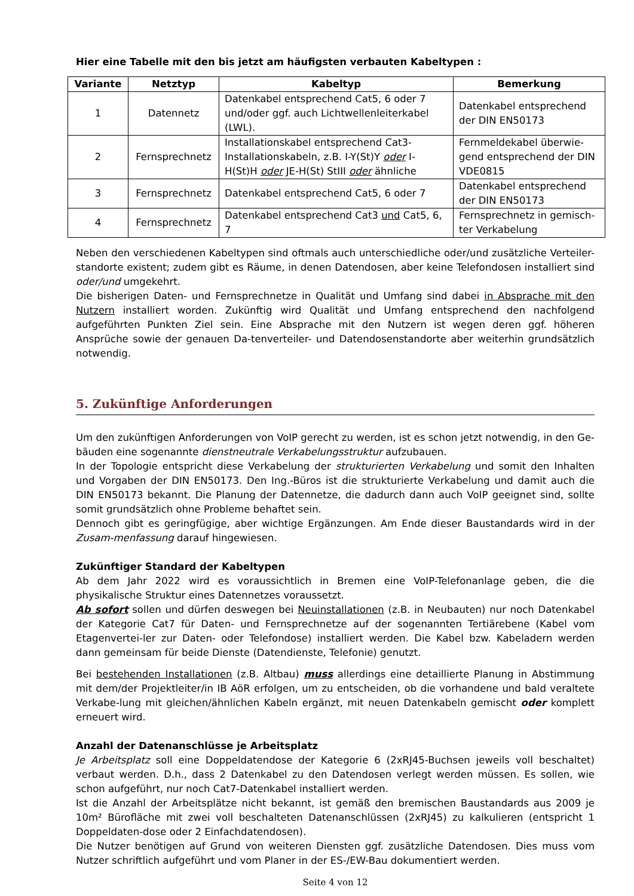Hier eine Tabelle mit den bis jetzt am häufigsten verbauten Kabeltypen :
| Variante | Netztyp | Kabeltyp | Bemerkung |
| --- | --- | --- | --- |
| 1 | Datennetz | Datenkabel entsprechend Cat5, 6 oder 7 und/oder ggf. auch Lichtwellenleiterkabel (LWL). | Datenkabel entsprechend der DIN EN50173 |
| 2 | Fernsprechnetz | Installationskabel entsprechend Cat3-Installationskabeln, z.B. I-Y(St)Y oder I-H(St)H oder JE-H(St) StIII oder ähnliche | Fernmeldekabel überwie-gend entsprechend der DIN VDE0815 |
| 3 | Fernsprechnetz | Datenkabel entsprechend Cat5, 6 oder 7 | Datenkabel entsprechend der DIN EN50173 |
| 4 | Fernsprechnetz | Datenkabel entsprechend Cat3 und Cat5, 6, 7 | Fernsprechnetz in gemisch-ter Verkabelung |
Neben den verschiedenen Kabeltypen sind oftmals auch unterschiedliche oder/und zusätzliche Verteiler-standorte existent; zudem gibt es Räume, in denen Datendosen, aber keine Telefondosen installiert sind oder/und umgekehrt.
Die bisherigen Daten- und Fernsprechnetze in Qualität und Umfang sind dabei in Absprache mit den Nutzern installiert worden. Zukünftig wird Qualität und Umfang entsprechend den nachfolgend aufgeführten Punkten Ziel sein. Eine Absprache mit den Nutzern ist wegen deren ggf. höheren Ansprüche sowie der genauen Da-tenverteiler- und Datendosenstandorte aber weiterhin grundsätzlich notwendig.
5. Zukünftige Anforderungen
Um den zukünftigen Anforderungen von VoIP gerecht zu werden, ist es schon jetzt notwendig, in den Ge-bäuden eine sogenannte dienstneutrale Verkabelungsstruktur aufzubauen.
In der Topologie entspricht diese Verkabelung der strukturierten Verkabelung und somit den Inhalten und Vorgaben der DIN EN50173. Den Ing.-Büros ist die strukturierte Verkabelung und damit auch die DIN EN50173 bekannt. Die Planung der Datennetze, die dadurch dann auch VoIP geeignet sind, sollte somit grundsätzlich ohne Probleme behaftet sein.
Dennoch gibt es geringfügige, aber wichtige Ergänzungen. Am Ende dieser Baustandards wird in der Zusam-menfassung darauf hingewiesen.
Zukünftiger Standard der Kabeltypen
Ab dem Jahr 2022 wird es voraussichtlich in Bremen eine VoIP-Telefonanlage geben, die die physikalische Struktur eines Datennetzes voraussetzt.
Ab sofort sollen und dürfen deswegen bei Neuinstallationen (z.B. in Neubauten) nur noch Datenkabel der Kategorie Cat7 für Daten- und Fernsprechnetze auf der sogenannten Tertiärebene (Kabel vom Etagenvertei-ler zur Daten- oder Telefondose) installiert werden. Die Kabel bzw. Kabeladern werden dann gemeinsam für beide Dienste (Datendienste, Telefonie) genutzt.
Bei bestehenden Installationen (z.B. Altbau) muss allerdings eine detaillierte Planung in Abstimmung mit dem/der Projektleiter/in IB AöR erfolgen, um zu entscheiden, ob die vorhandene und bald veraltete Verkabe-lung mit gleichen/ähnlichen Kabeln ergänzt, mit neuen Datenkabeln gemischt oder komplett erneuert wird.
Anzahl der Datenanschlüsse je Arbeitsplatz
Je Arbeitsplatz soll eine Doppeldatendose der Kategorie 6 (2xRJ45-Buchsen jeweils voll beschaltet) verbaut werden. D.h., dass 2 Datenkabel zu den Datendosen verlegt werden müssen. Es sollen, wie schon aufgeführt, nur noch Cat7-Datenkabel installiert werden.
Ist die Anzahl der Arbeitsplätze nicht bekannt, ist gemäß den bremischen Baustandards aus 2009 je 10m² Bürofläche mit zwei voll beschalteten Datenanschlüssen (2xRJ45) zu kalkulieren (entspricht 1 Doppeldaten-dose oder 2 Einfachdatendosen).
Die Nutzer benötigen auf Grund von weiteren Diensten ggf. zusätzliche Datendosen. Dies muss vom Nutzer schriftlich aufgeführt und vom Planer in der ES-/EW-Bau dokumentiert werden.
Seite 4 von 12